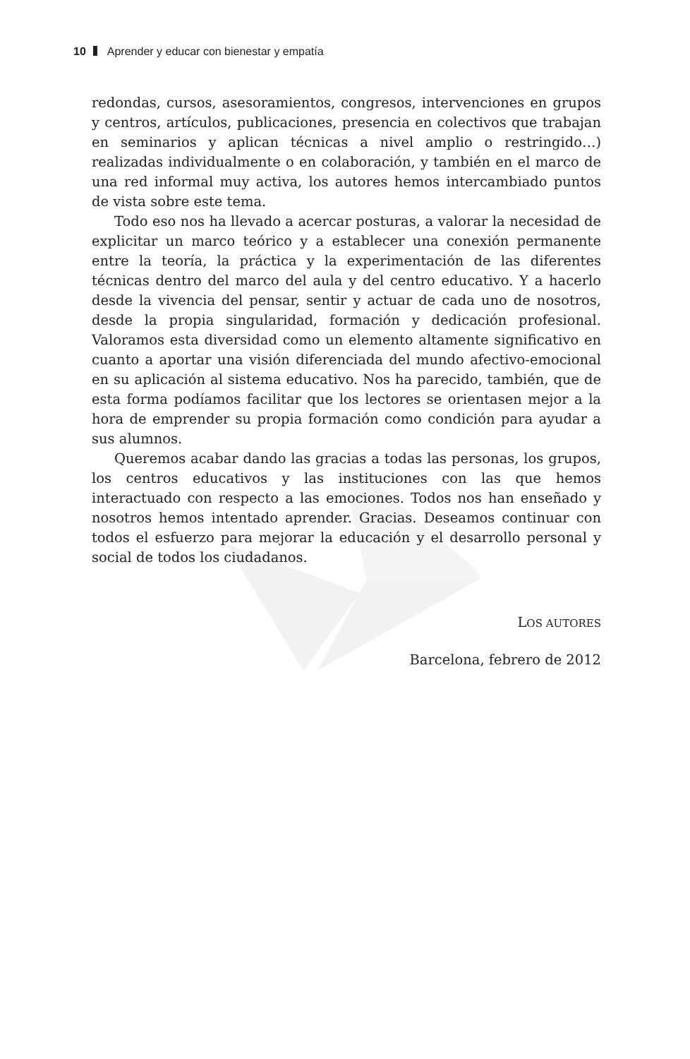10 Aprender y educar con bienestar y empatía
redondas, cursos, asesoramientos, congresos, intervenciones en grupos y centros, artículos, publicaciones, presencia en colectivos que trabajan en seminarios y aplican técnicas a nivel amplio o restringido…) realizadas individualmente o en colaboración, y también en el marco de una red informal muy activa, los autores hemos intercambiado puntos de vista sobre este tema.
Todo eso nos ha llevado a acercar posturas, a valorar la necesidad de explicitar un marco teórico y a establecer una conexión permanente entre la teoría, la práctica y la experimentación de las diferentes técnicas dentro del marco del aula y del centro educativo. Y a hacerlo desde la vivencia del pensar, sentir y actuar de cada uno de nosotros, desde la propia singularidad, formación y dedicación profesional. Valoramos esta diversidad como un elemento altamente significativo en cuanto a aportar una visión diferenciada del mundo afectivo-emocional en su aplicación al sistema educativo. Nos ha parecido, también, que de esta forma podíamos facilitar que los lectores se orientasen mejor a la hora de emprender su propia formación como condición para ayudar a sus alumnos.
Queremos acabar dando las gracias a todas las personas, los grupos, los centros educativos y las instituciones con las que hemos interactuado con respecto a las emociones. Todos nos han enseñado y nosotros hemos intentado aprender. Gracias. Deseamos continuar con todos el esfuerzo para mejorar la educación y el desarrollo personal y social de todos los ciudadanos.
LOS AUTORES
Barcelona, febrero de 2012